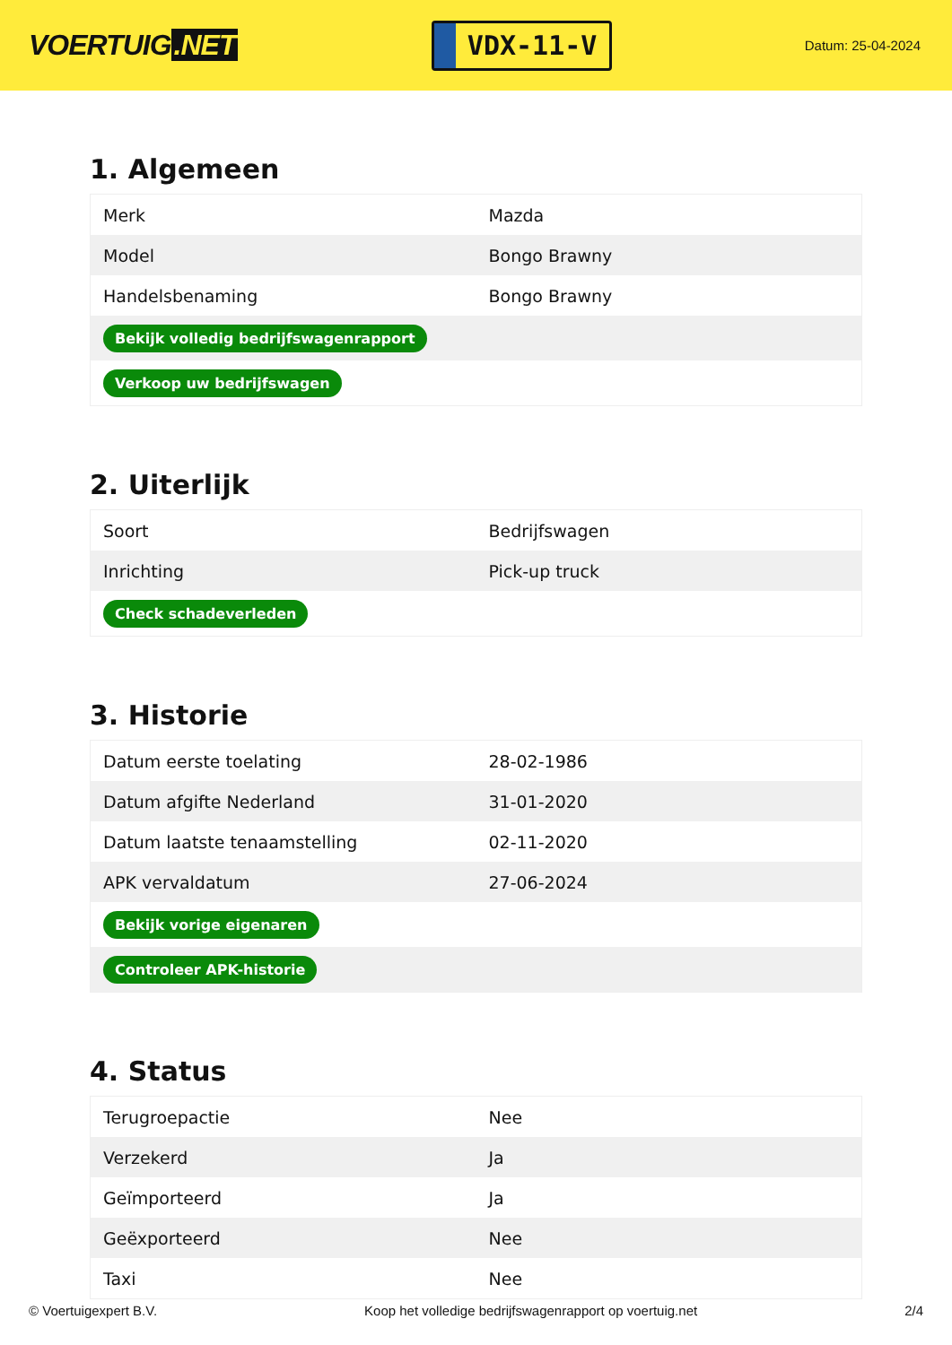VOERTUIG.NET
VDX-11-V
Datum: 25-04-2024
1. Algemeen
| Merk | Mazda |
| Model | Bongo Brawny |
| Handelsbenaming | Bongo Brawny |
| Bekijk volledig bedrijfswagenrapport | |
| Verkoop uw bedrijfswagen | |
2. Uiterlijk
| Soort | Bedrijfswagen |
| Inrichting | Pick-up truck |
| Check schadeverleden | |
3. Historie
| Datum eerste toelating | 28-02-1986 |
| Datum afgifte Nederland | 31-01-2020 |
| Datum laatste tenaamstelling | 02-11-2020 |
| APK vervaldatum | 27-06-2024 |
| Bekijk vorige eigenaren | |
| Controleer APK-historie | |
4. Status
| Terugroepactie | Nee |
| Verzekerd | Ja |
| Geïmporteerd | Ja |
| Geëxporteerd | Nee |
| Taxi | Nee |
© Voertuigexpert B.V. Koop het volledige bedrijfswagenrapport op voertuig.net 2/4